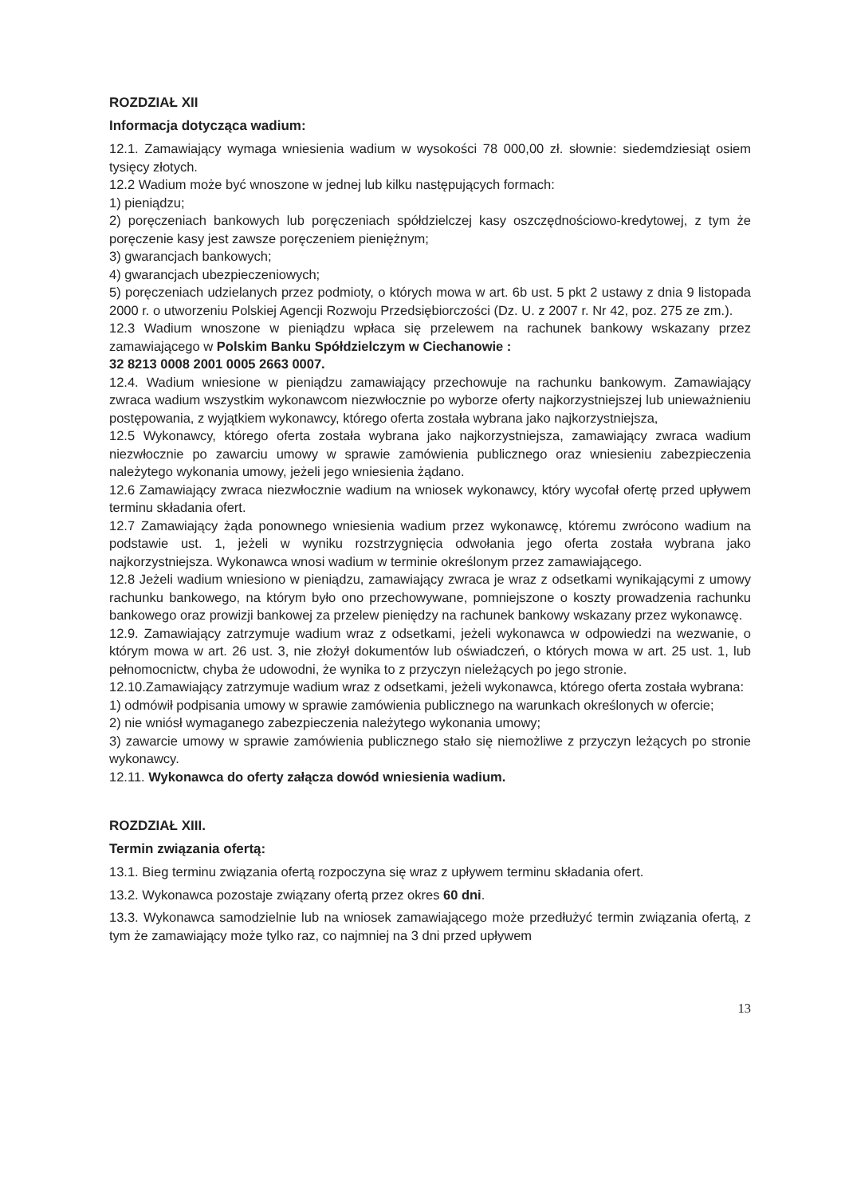ROZDZIAŁ XII
Informacja dotycząca wadium:
12.1. Zamawiający wymaga wniesienia wadium w wysokości 78 000,00 zł. słownie: siedemdziesiąt osiem tysięcy złotych.
12.2 Wadium może być wnoszone w jednej lub kilku następujących formach:
1) pieniądzu;
2) poręczeniach bankowych lub poręczeniach spółdzielczej kasy oszczędnościowo-kredytowej, z tym że poręczenie kasy jest zawsze poręczeniem pieniężnym;
3) gwarancjach bankowych;
4) gwarancjach ubezpieczeniowych;
5) poręczeniach udzielanych przez podmioty, o których mowa w art. 6b ust. 5 pkt 2 ustawy z dnia 9 listopada 2000 r. o utworzeniu Polskiej Agencji Rozwoju Przedsiębiorczości (Dz. U. z 2007 r. Nr 42, poz. 275 ze zm.).
12.3 Wadium wnoszone w pieniądzu wpłaca się przelewem na rachunek bankowy wskazany przez zamawiającego w Polskim Banku Spółdzielczym w Ciechanowie :
32 8213 0008 2001 0005 2663 0007.
12.4. Wadium wniesione w pieniądzu zamawiający przechowuje na rachunku bankowym. Zamawiający zwraca wadium wszystkim wykonawcom niezwłocznie po wyborze oferty najkorzystniejszej lub unieważnieniu postępowania, z wyjątkiem wykonawcy, którego oferta została wybrana jako najkorzystniejsza,
12.5 Wykonawcy, którego oferta została wybrana jako najkorzystniejsza, zamawiający zwraca wadium niezwłocznie po zawarciu umowy w sprawie zamówienia publicznego oraz wniesieniu zabezpieczenia należytego wykonania umowy, jeżeli jego wniesienia żądano.
12.6 Zamawiający zwraca niezwłocznie wadium na wniosek wykonawcy, który wycofał ofertę przed upływem terminu składania ofert.
12.7 Zamawiający żąda ponownego wniesienia wadium przez wykonawcę, któremu zwrócono wadium na podstawie ust. 1, jeżeli w wyniku rozstrzygnięcia odwołania jego oferta została wybrana jako najkorzystniejsza. Wykonawca wnosi wadium w terminie określonym przez zamawiającego.
12.8 Jeżeli wadium wniesiono w pieniądzu, zamawiający zwraca je wraz z odsetkami wynikającymi z umowy rachunku bankowego, na którym było ono przechowywane, pomniejszone o koszty prowadzenia rachunku bankowego oraz prowizji bankowej za przelew pieniędzy na rachunek bankowy wskazany przez wykonawcę.
12.9. Zamawiający zatrzymuje wadium wraz z odsetkami, jeżeli wykonawca w odpowiedzi na wezwanie, o którym mowa w art. 26 ust. 3, nie złożył dokumentów lub oświadczeń, o których mowa w art. 25 ust. 1, lub pełnomocnictw, chyba że udowodni, że wynika to z przyczyn nieleżących po jego stronie.
12.10.Zamawiający zatrzymuje wadium wraz z odsetkami, jeżeli wykonawca, którego oferta została wybrana:
1) odmówił podpisania umowy w sprawie zamówienia publicznego na warunkach określonych w ofercie;
2) nie wniósł wymaganego zabezpieczenia należytego wykonania umowy;
3) zawarcie umowy w sprawie zamówienia publicznego stało się niemożliwe z przyczyn leżących po stronie wykonawcy.
12.11. Wykonawca do oferty załącza dowód wniesienia wadium.
ROZDZIAŁ XIII.
Termin związania ofertą:
13.1. Bieg terminu związania ofertą rozpoczyna się wraz z upływem terminu składania ofert.
13.2. Wykonawca pozostaje związany ofertą przez okres 60 dni.
13.3. Wykonawca samodzielnie lub na wniosek zamawiającego może przedłużyć termin związania ofertą, z tym że zamawiający może tylko raz, co najmniej na 3 dni przed upływem
13